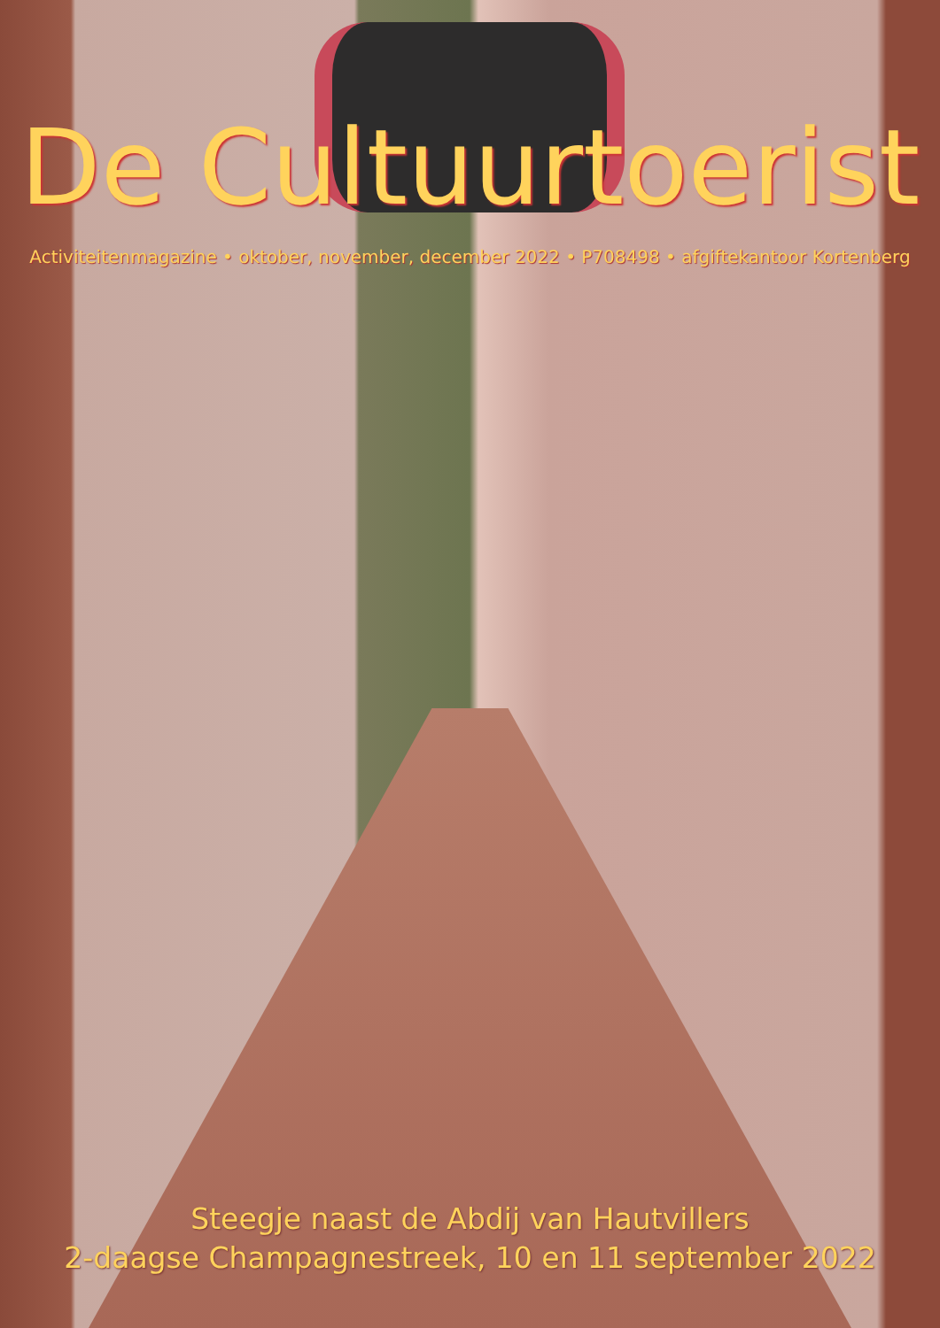De Cultuurtoerist
Activiteitenmagazine • oktober, november, december 2022 • P708498 • afgiftekantoor Kortenberg
Steegje naast de Abdij van Hautvillers
2-daagse Champagnestreek, 10 en 11 september 2022